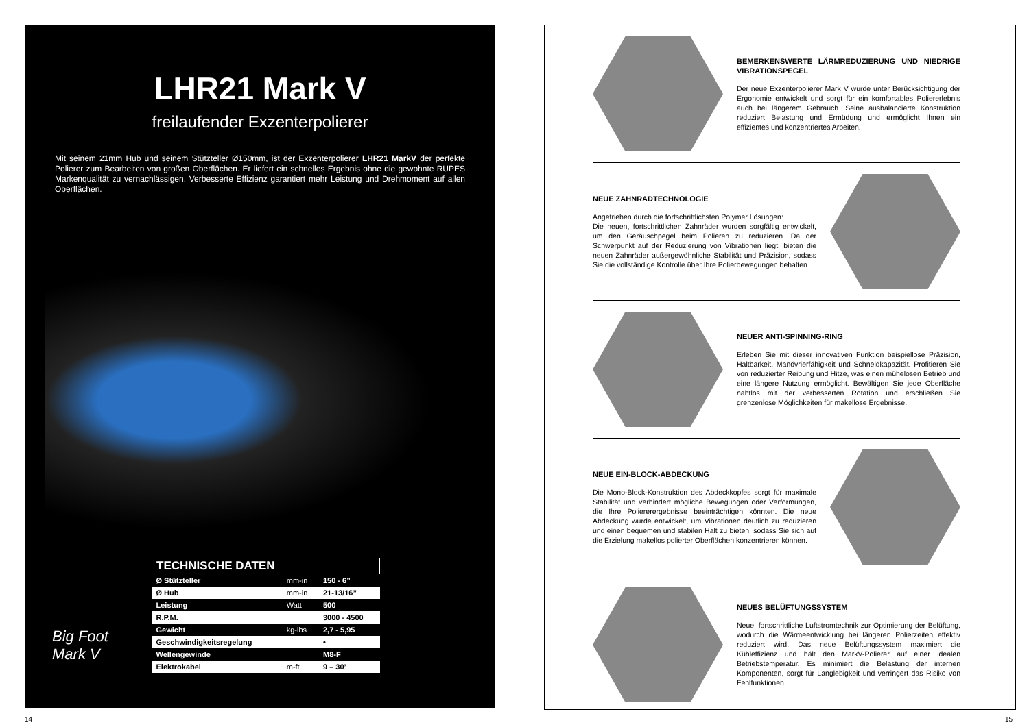LHR21 Mark V
freilaufender Exzenterpolierer
Mit seinem 21mm Hub und seinem Stützteller Ø150mm, ist der Exzenterpolierer LHR21 MarkV der perfekte Polierer zum Bearbeiten von großen Oberflächen. Er liefert ein schnelles Ergebnis ohne die gewohnte RUPES Markenqualität zu vernachlässigen. Verbesserte Effizienz garantiert mehr Leistung und Drehmoment auf allen Oberflächen.
| TECHNISCHE DATEN | | |
| --- | --- | --- |
| Ø Stützteller | mm-in | 150 - 6” |
| Ø Hub | mm-in | 21-13/16” |
| Leistung | Watt | 500 |
| R.P.M. | | 3000 - 4500 |
| Gewicht | kg-lbs | 2,7 - 5,95 |
| Geschwindigkeitsregelung | | • |
| Wellengewinde | | M8-F |
| Elektrokabel | m-ft | 9 – 30’ |
Big Foot
Mark V
BEMERKENSWERTE LÄRMREDUZIERUNG UND NIEDRIGE VIBRATIONSPEGEL
Der neue Exzenterpolierer Mark V wurde unter Berücksichtigung der Ergonomie entwickelt und sorgt für ein komfortables Poliererlebnis auch bei längerem Gebrauch. Seine ausbalancierte Konstruktion reduziert Belastung und Ermüdung und ermöglicht Ihnen ein effizientes und konzentriertes Arbeiten.
NEUE ZAHNRADTECHNOLOGIE
Angetrieben durch die fortschrittlichsten Polymer Lösungen:
Die neuen, fortschrittlichen Zahnräder wurden sorgfältig entwickelt, um den Geräuschpegel beim Polieren zu reduzieren. Da der Schwerpunkt auf der Reduzierung von Vibrationen liegt, bieten die neuen Zahnräder außergewöhnliche Stabilität und Präzision, sodass Sie die vollständige Kontrolle über Ihre Polierbewegungen behalten.
NEUER ANTI-SPINNING-RING
Erleben Sie mit dieser innovativen Funktion beispiellose Präzision, Haltbarkeit, Manövrierfähigkeit und Schneidkapazität. Profitieren Sie von reduzierter Reibung und Hitze, was einen mühelosen Betrieb und eine längere Nutzung ermöglicht. Bewältigen Sie jede Oberfläche nahtlos mit der verbesserten Rotation und erschließen Sie grenzenlose Möglichkeiten für makellose Ergebnisse.
NEUE EIN-BLOCK-ABDECKUNG
Die Mono-Block-Konstruktion des Abdeckkopfes sorgt für maximale Stabilität und verhindert mögliche Bewegungen oder Verformungen, die Ihre Poliererergebnisse beeinträchtigen könnten. Die neue Abdeckung wurde entwickelt, um Vibrationen deutlich zu reduzieren und einen bequemen und stabilen Halt zu bieten, sodass Sie sich auf die Erzielung makellos polierter Oberflächen konzentrieren können.
NEUES BELÜFTUNGSSYSTEM
Neue, fortschrittliche Luftstromtechnik zur Optimierung der Belüftung, wodurch die Wärmeentwicklung bei längeren Polierzeiten effektiv reduziert wird. Das neue Belüftungssystem maximiert die Kühleffizienz und hält den MarkV-Polierer auf einer idealen Betriebstemperatur. Es minimiert die Belastung der internen Komponenten, sorgt für Langlebigkeit und verringert das Risiko von Fehlfunktionen.
14 15